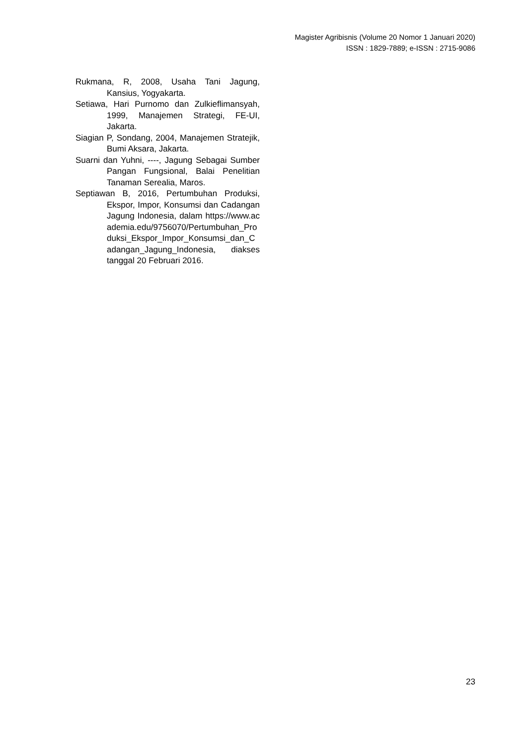Magister Agribisnis (Volume 20 Nomor 1 Januari 2020)
ISSN : 1829-7889; e-ISSN : 2715-9086
Rukmana, R, 2008, Usaha Tani Jagung, Kansius, Yogyakarta.
Setiawa, Hari Purnomo dan Zulkieflimansyah, 1999, Manajemen Strategi, FE-UI, Jakarta.
Siagian P, Sondang, 2004, Manajemen Stratejik, Bumi Aksara, Jakarta.
Suarni dan Yuhni, ----, Jagung Sebagai Sumber Pangan Fungsional, Balai Penelitian Tanaman Serealia, Maros.
Septiawan B, 2016, Pertumbuhan Produksi, Ekspor, Impor, Konsumsi dan Cadangan Jagung Indonesia, dalam https://www.academia.edu/9756070/Pertumbuhan_Produksi_Ekspor_Impor_Konsumsi_dan_Cadangan_Jagung_Indonesia, diakses tanggal 20 Februari 2016.
23